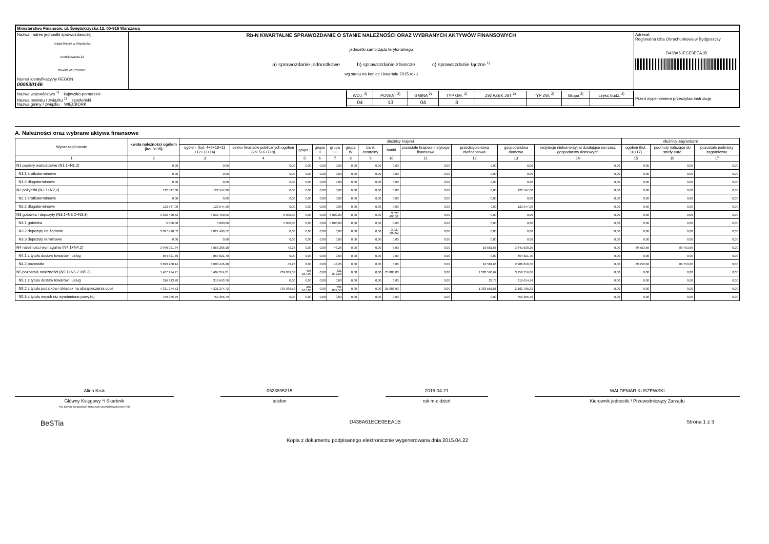| Ministerstwo Finansów, ul. Świętokrzyska 12, 00-916 Warszawa | | | |
| Nazwa i adres jednostki sprawozdawczej Urząd Miejski w Więcborku ul.Mickiewicza 22 89-410 WIĘCBORK Numer identyfikacyjny REGON 000530146 | Rb-N KWARTALNE SPRAWOZDANIE O STANIE NALEŻNOŚCI ORAZ WYBRANYCH AKTYWÓW FINANSOWYCH jednostki samorządu terytorialnego a) sprawozdanie jednostkowe b) sprawozdanie zbiorcze c) sprawozdanie łączne <sup>1)</sup> wg stanu na koniec I kwartału 2015 roku | | Adresat: Regionalna Izba Obrachunkowa w Bydgoszczy D438A61ECE0EEA1B |
| Nazwa województwa <sup>1)</sup> kujawsko-pomorskie Nazwa powiatu / związku <sup>1)</sup> sępoleński Nazwa gminy / związku WIĘCBORK | | / WOJ. <sup>2)</sup> / POWIAT <sup>2)</sup> / GMINA <sup>2)</sup> / TYP GM. <sup>2)</sup> / ZWIĄZEK JST <sup>2)</sup> / TYP ZW. <sup>2)</sup> / Grupa <sup>2)</sup> / część budż. <sup>2)</sup> / / 04 / 13 / 04 / 3 / / / / / | Przed wypełnieniem przeczytać instrukcję |
A. Należności oraz wybrane aktywa finansowe
| Wyszczególnienie | kwota należności ogółem (kol.3+15) | dłużnicy krajowi | | | | | | | | | | | | dłużnicy zagraniczni | | |
| --- | --- | --- | --- | --- | --- | --- | --- | --- | --- | --- | --- | --- | --- | --- | --- | --- |
| | | ogółem (kol. 4+9+10+11 +12+13+14) | sektor finansów publicznych ogółem (kol.5+6+7+8) | grupa I | grupa II | grupa III | grupa IV | bank centralny | banki | pozostałe krajowe instytucje finansowe | przedsiębiorstwa niefinansowe | gospodarstwa domowe | instytucje niekomercyjne działające na rzecz gospodarstw domowych | ogółem (kol. 16+17) | podmoty należące do strefy euro | pozostałe podmioty zagraniczne |
| 1 | 2 | 3 | 4 | 5 | 6 | 7 | 8 | 9 | 10 | 11 | 12 | 13 | 14 | 15 | 16 | 17 |
| N1 papiery wartościowe (N1.1+N1.2) | 0,00 | 0,00 | 0,00 | 0,00 | 0,00 | 0,00 | 0,00 | 0,00 | 0,00 | 0,00 | 0,00 | 0,00 | 0,00 | 0,00 | 0,00 | 0,00 |
| N1.1 krótkoterminowe | 0,00 | 0,00 | 0,00 | 0,00 | 0,00 | 0,00 | 0,00 | 0,00 | 0,00 | 0,00 | 0,00 | 0,00 | 0,00 | 0,00 | 0,00 | 0,00 |
| N1.2 długoterminowe | 0,00 | 0,00 | 0,00 | 0,00 | 0,00 | 0,00 | 0,00 | 0,00 | 0,00 | 0,00 | 0,00 | 0,00 | 0,00 | 0,00 | 0,00 | 0,00 |
| N2 pożyczki (N2.1+N2,2) | 122 547,00 | 122 547,00 | 0,00 | 0,00 | 0,00 | 0,00 | 0,00 | 0,00 | 0,00 | 0,00 | 0,00 | 122 547,00 | 0,00 | 0,00 | 0,00 | 0,00 |
| N2.1 krótkoterminowe | 0,00 | 0,00 | 0,00 | 0,00 | 0,00 | 0,00 | 0,00 | 0,00 | 0,00 | 0,00 | 0,00 | 0,00 | 0,00 | 0,00 | 0,00 | 0,00 |
| N2.2 długoterminowe | 122 547,00 | 122 547,00 | 0,00 | 0,00 | 0,00 | 0,00 | 0,00 | 0,00 | 0,00 | 0,00 | 0,00 | 122 547,00 | 0,00 | 0,00 | 0,00 | 0,00 |
| N3 gotówka i depozyty (N3.1+N3.2+N3.3) | 3 032 490,52 | 3 032 490,52 | 5 000,00 | 0,00 | 0,00 | 5 000,00 | 0,00 | 0,00 | 3 027 490,52 | 0,00 | 0,00 | 0,00 | 0,00 | 0,00 | 0,00 | 0,00 |
| N3.1 gotówka | 5 000,00 | 5 000,00 | 5 000,00 | 0,00 | 0,00 | 5 000,00 | 0,00 | 0,00 | 0,00 | 0,00 | 0,00 | 0,00 | 0,00 | 0,00 | 0,00 | 0,00 |
| N3.2 depozyty na żądanie | 3 027 490,52 | 3 027 490,52 | 0,00 | 0,00 | 0,00 | 0,00 | 0,00 | 0,00 | 3 027 490,52 | 0,00 | 0,00 | 0,00 | 0,00 | 0,00 | 0,00 | 0,00 |
| N3.3 depozyty terminowe | 0,00 | 0,00 | 0,00 | 0,00 | 0,00 | 0,00 | 0,00 | 0,00 | 0,00 | 0,00 | 0,00 | 0,00 | 0,00 | 0,00 | 0,00 | 0,00 |
| N4 należności wymagalne (N4.1+N4.2) | 3 948 021,84 | 3 858 268,18 | 43,26 | 0,00 | 0,00 | 43,26 | 0,00 | 0,00 | 5,00 | 0,00 | 16 581,66 | 3 841 638,26 | 0,00 | 89 753,66 | 89 753,66 | 0,00 |
| N4.1 z tytułu dostaw towarów i usług | 854 821,70 | 854 821,70 | 0,00 | 0,00 | 0,00 | 0,00 | 0,00 | 0,00 | 0,00 | 0,00 | 0,00 | 854 821,70 | 0,00 | 0,00 | 0,00 | 0,00 |
| N4.2 pozostałe | 3 093 200,14 | 3 003 446,48 | 43,26 | 0,00 | 0,00 | 43,26 | 0,00 | 0,00 | 5,00 | 0,00 | 16 581,66 | 2 986 816,56 | 0,00 | 89 753,66 | 89 753,66 | 0,00 |
| N5 pozostałe należności (N5.1+N5.2+N5.3) | 5 407 274,21 | 5 407 274,21 | 739 039,53 | 407 167,00 | 0,00 | 331 872,53 | 0,00 | 0,00 | 25 888,00 | 0,00 | 1 383 590,62 | 3 258 756,06 | 0,00 | 0,00 | 0,00 | 0,00 |
| N5.1 z tytułu dostaw towarów i usług | 316 643,70 | 316 643,70 | 0,00 | 0,00 | 0,00 | 0,00 | 0,00 | 0,00 | 0,00 | 0,00 | 28,76 | 316 614,94 | 0,00 | 0,00 | 0,00 | 0,00 |
| N5.2 z tytułu podatków i składek na ubezpieczenia społ. | 4 331 274,72 | 4 331 274,72 | 739 039,53 | 407 167,00 | 0,00 | 331 872,53 | 0,00 | 0,00 | 25 888,00 | 0,00 | 1 383 561,86 | 2 182 785,33 | 0,00 | 0,00 | 0,00 | 0,00 |
| N5.3 z tytułu innych niż wymienione powyżej | 759 355,79 | 759 355,79 | 0,00 | 0,00 | 0,00 | 0,00 | 0,00 | 0,00 | 0,00 | 0,00 | 0,00 | 759 355,79 | 0,00 | 0,00 | 0,00 | 0,00 |
Alina Kruk
Główny Księgowy */ Skarbnik
*nie dotyczy sprawozdań zbiorczych sporządzonych przez RIO
0523895215
telefon
2015-04-21
rok m-c dzień
WALDEMAR KUSZEWSKI
Kierownik jednostki / Przewodniczący Zarządu
BeSTia D438A61ECE0EEA1B Strona 1 z 3
Kopia z dokumentu podpisanego elektronicznie wygenerowana dnia 2015.04.22